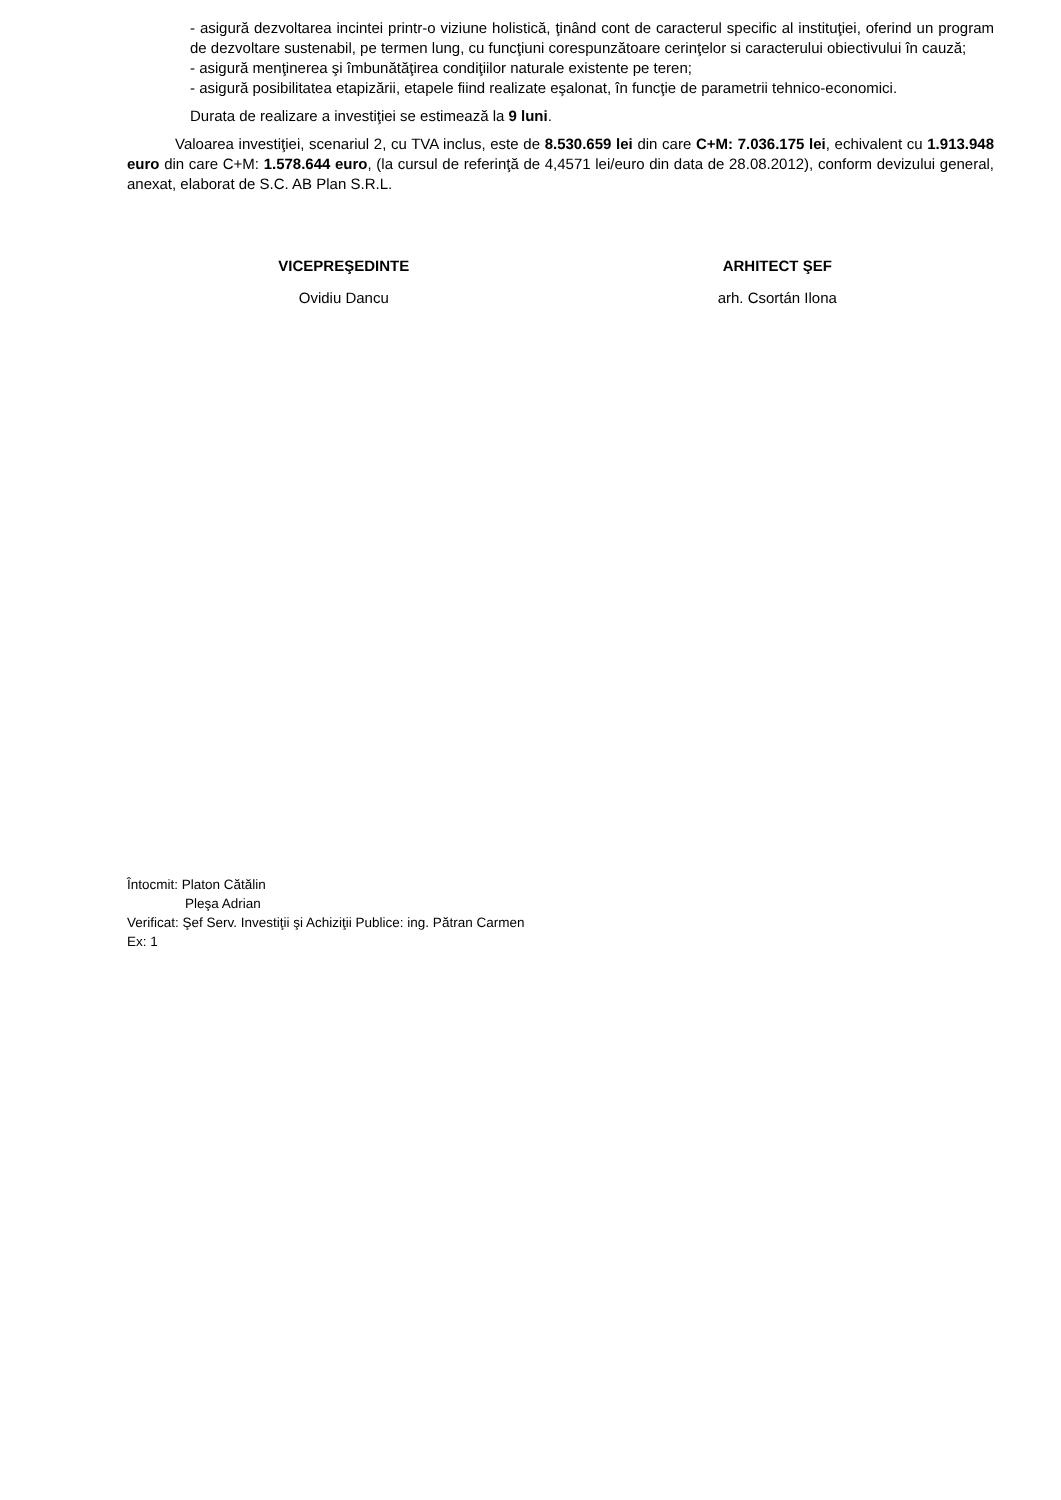- asigură dezvoltarea incintei printr-o viziune holistică, ţinând cont de caracterul specific al instituţiei, oferind un program de dezvoltare sustenabil, pe termen lung, cu funcţiuni corespunzătoare cerinţelor si caracterului obiectivului în cauză;
- asigură menţinerea şi îmbunătăţirea condiţiilor naturale existente pe teren;
- asigură posibilitatea etapizării, etapele fiind realizate eşalonat, în funcţie de parametrii tehnico-economici.
Durata de realizare a investiţiei se estimează la 9 luni.
Valoarea investiţiei, scenariul 2, cu TVA inclus, este de 8.530.659 lei din care C+M: 7.036.175 lei, echivalent cu 1.913.948 euro din care C+M: 1.578.644 euro, (la cursul de referinţă de 4,4571 lei/euro din data de 28.08.2012), conform devizului general, anexat, elaborat de S.C. AB Plan S.R.L.
VICEPREŞEDINTE
Ovidiu Dancu
ARHITECT ŞEF
arh. Csortán Ilona
Întocmit: Platon Cătălin
Pleşa Adrian
Verificat: Şef Serv. Investiţii şi Achiziţii Publice: ing. Pătran Carmen
Ex: 1